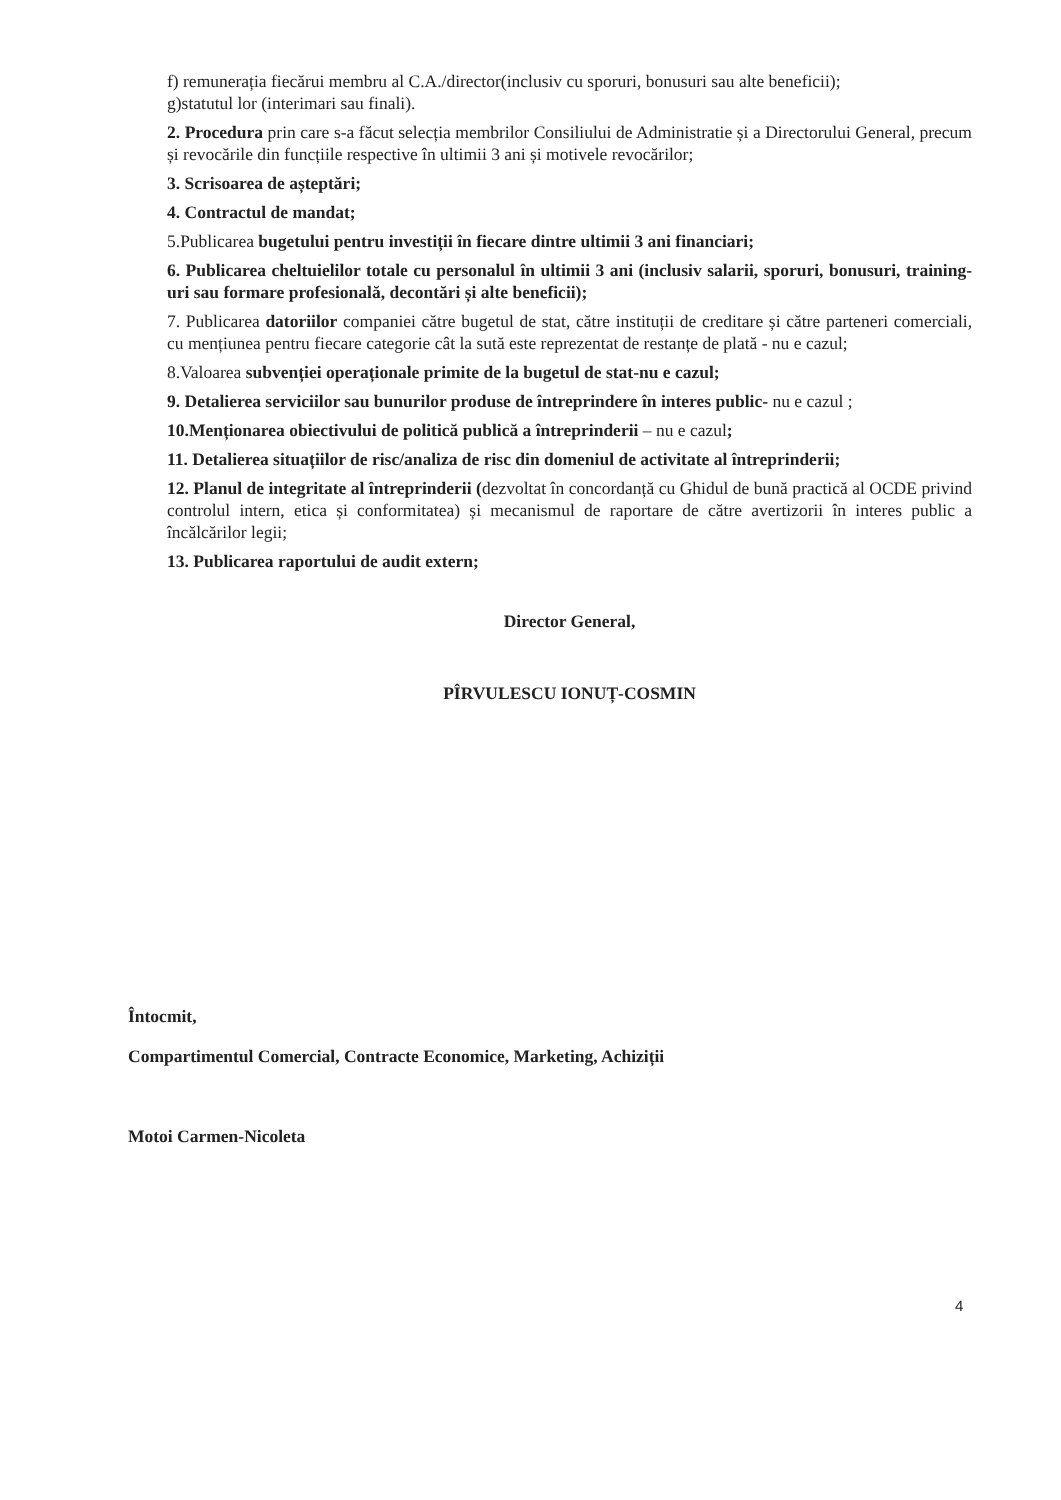f) remunerația fiecărui membru al C.A./director(inclusiv cu sporuri, bonusuri sau alte beneficii);
g)statutul lor (interimari sau finali).
2. Procedura prin care s-a făcut selecția membrilor Consiliului de Administratie și a Directorului General, precum și revocările din funcțiile respective în ultimii 3 ani și motivele revocărilor;
3. Scrisoarea de așteptări;
4. Contractul de mandat;
5.Publicarea bugetului pentru investiții în fiecare dintre ultimii 3 ani financiari;
6. Publicarea cheltuielilor totale cu personalul în ultimii 3 ani (inclusiv salarii, sporuri, bonusuri, training-uri sau formare profesională, decontări și alte beneficii);
7. Publicarea datoriilor companiei către bugetul de stat, către instituții de creditare și către parteneri comerciali, cu mențiunea pentru fiecare categorie cât la sută este reprezentat de restanțe de plată - nu e cazul;
8.Valoarea subvenției operaționale primite de la bugetul de stat-nu e cazul;
9. Detalierea serviciilor sau bunurilor produse de întreprindere în interes public- nu e cazul ;
10.Menționarea obiectivului de politică publică a întreprinderii – nu e cazul;
11. Detalierea situațiilor de risc/analiza de risc din domeniul de activitate al întreprinderii;
12. Planul de integritate al întreprinderii (dezvoltat în concordanță cu Ghidul de bună practică al OCDE privind controlul intern, etica și conformitatea) și mecanismul de raportare de către avertizorii în interes public a încălcărilor legii;
13. Publicarea raportului de audit extern;
Director General,
PÎRVULESCU IONUȚ-COSMIN
Întocmit,
Compartimentul Comercial, Contracte Economice, Marketing, Achiziții
Motoi Carmen-Nicoleta
4